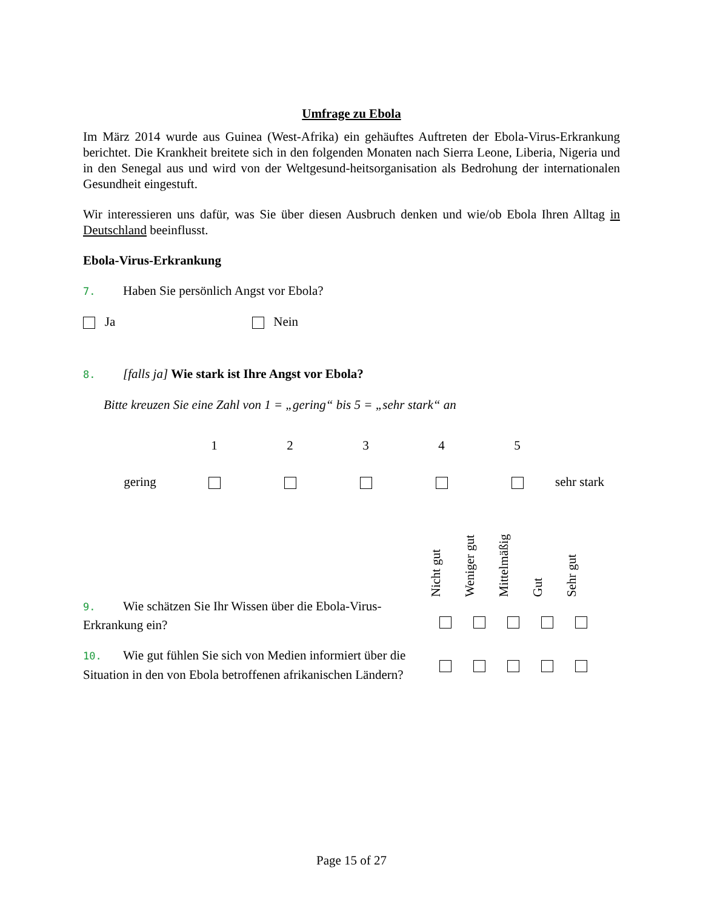Umfrage zu Ebola
Im März 2014 wurde aus Guinea (West-Afrika) ein gehäuftes Auftreten der Ebola-Virus-Erkrankung berichtet. Die Krankheit breitete sich in den folgenden Monaten nach Sierra Leone, Liberia, Nigeria und in den Senegal aus und wird von der Weltgesund-heitsorganisation als Bedrohung der internationalen Gesundheit eingestuft.
Wir interessieren uns dafür, was Sie über diesen Ausbruch denken und wie/ob Ebola Ihren Alltag in Deutschland beeinflusst.
Ebola-Virus-Erkrankung
7. Haben Sie persönlich Angst vor Ebola?
Ja Nein
8. [falls ja] Wie stark ist Ihre Angst vor Ebola?
Bitte kreuzen Sie eine Zahl von 1 = „gering“ bis 5 = „sehr stark“ an
| | 1 | 2 | 3 | 4 | 5 | |
| gering | | | | | | sehr stark |
| | Nicht gut | Weniger gut | Mittelmäßig | Gut | Sehr gut |
| 9. Wie schätzen Sie Ihr Wissen über die Ebola-Virus-Erkrankung ein? | | | | | |
| 10. Wie gut fühlen Sie sich von Medien informiert über die Situation in den von Ebola betroffenen afrikanischen Ländern? | | | | | |
Page 15 of 27